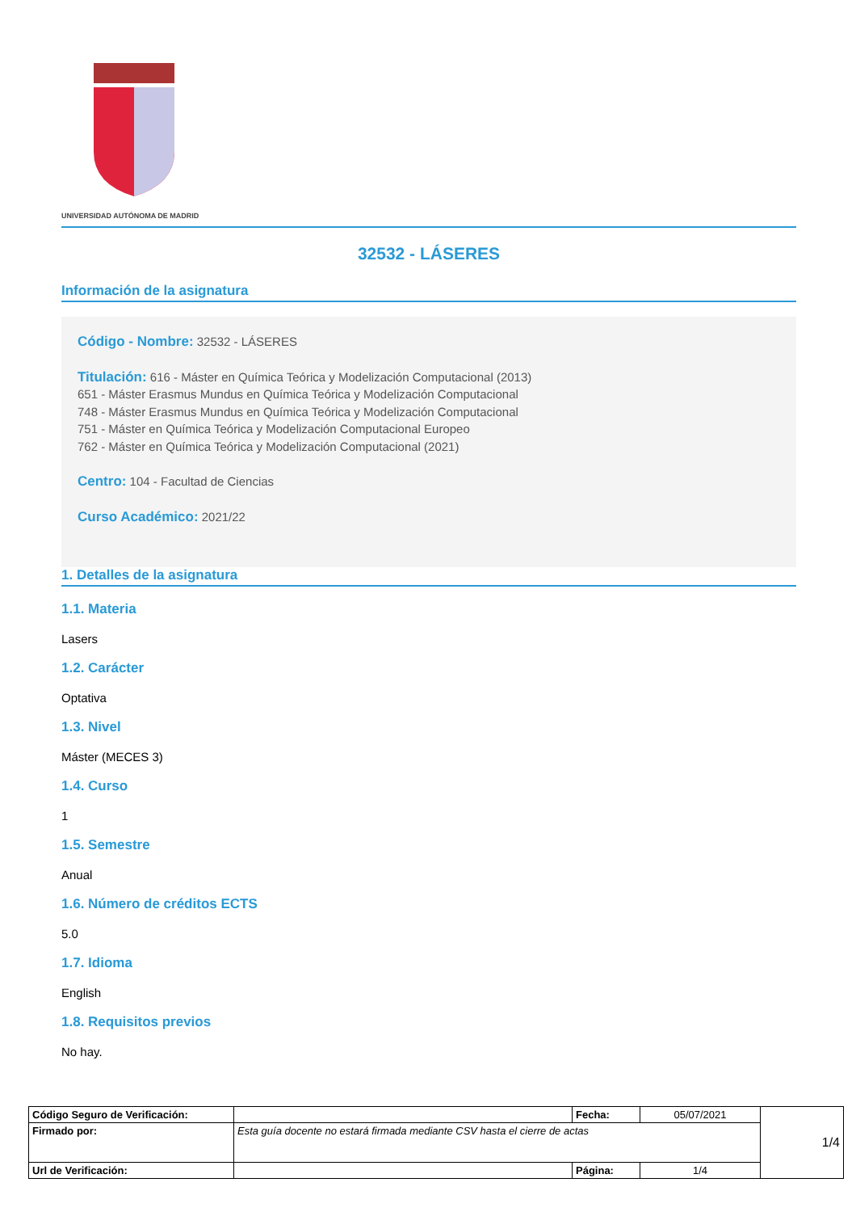UNIVERSIDAD AUTÓNOMA DE MADRID
32532 - LÁSERES
Información de la asignatura
Código - Nombre: 32532 - LÁSERES
Titulación: 616 - Máster en Química Teórica y Modelización Computacional (2013)
651 - Máster Erasmus Mundus en Química Teórica y Modelización Computacional
748 - Máster Erasmus Mundus en Química Teórica y Modelización Computacional
751 - Máster en Química Teórica y Modelización Computacional Europeo
762 - Máster en Química Teórica y Modelización Computacional (2021)
Centro: 104 - Facultad de Ciencias
Curso Académico: 2021/22
1. Detalles de la asignatura
1.1. Materia
Lasers
1.2. Carácter
Optativa
1.3. Nivel
Máster (MECES 3)
1.4. Curso
1
1.5. Semestre
Anual
1.6. Número de créditos ECTS
5.0
1.7. Idioma
English
1.8. Requisitos previos
No hay.
| Código Seguro de Verificación: | | Fecha: | 05/07/2021 | 1/4 |
| Firmado por: | Esta guía docente no estará firmada mediante CSV hasta el cierre de actas | | | |
| Url de Verificación: | | Página: | 1/4 | |